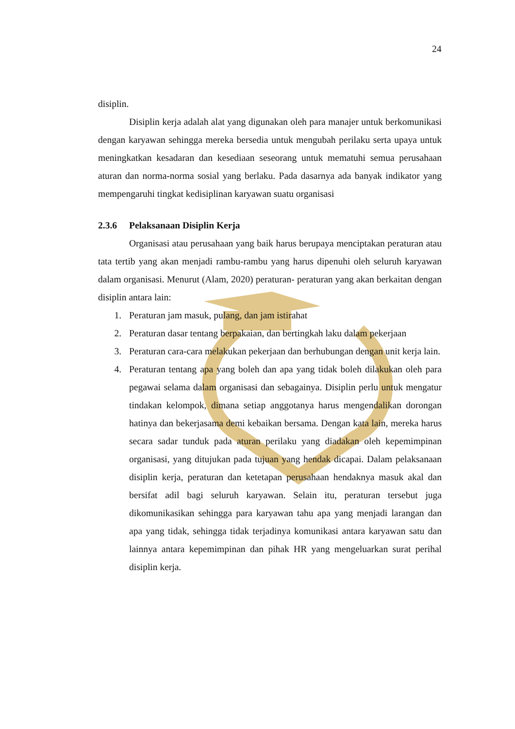24
disiplin.
Disiplin kerja adalah alat yang digunakan oleh para manajer untuk berkomunikasi dengan karyawan sehingga mereka bersedia untuk mengubah perilaku serta upaya untuk meningkatkan kesadaran dan kesediaan seseorang untuk mematuhi semua perusahaan aturan dan norma-norma sosial yang berlaku. Pada dasarnya ada banyak indikator yang mempengaruhi tingkat kedisiplinan karyawan suatu organisasi
2.3.6 Pelaksanaan Disiplin Kerja
Organisasi atau perusahaan yang baik harus berupaya menciptakan peraturan atau tata tertib yang akan menjadi rambu-rambu yang harus dipenuhi oleh seluruh karyawan dalam organisasi. Menurut (Alam, 2020) peraturan- peraturan yang akan berkaitan dengan disiplin antara lain:
1. Peraturan jam masuk, pulang, dan jam istirahat
2. Peraturan dasar tentang berpakaian, dan bertingkah laku dalam pekerjaan
3. Peraturan cara-cara melakukan pekerjaan dan berhubungan dengan unit kerja lain.
4. Peraturan tentang apa yang boleh dan apa yang tidak boleh dilakukan oleh para pegawai selama dalam organisasi dan sebagainya. Disiplin perlu untuk mengatur tindakan kelompok, dimana setiap anggotanya harus mengendalikan dorongan hatinya dan bekerjasama demi kebaikan bersama. Dengan kata lain, mereka harus secara sadar tunduk pada aturan perilaku yang diadakan oleh kepemimpinan organisasi, yang ditujukan pada tujuan yang hendak dicapai. Dalam pelaksanaan disiplin kerja, peraturan dan ketetapan perusahaan hendaknya masuk akal dan bersifat adil bagi seluruh karyawan. Selain itu, peraturan tersebut juga dikomunikasikan sehingga para karyawan tahu apa yang menjadi larangan dan apa yang tidak, sehingga tidak terjadinya komunikasi antara karyawan satu dan lainnya antara kepemimpinan dan pihak HR yang mengeluarkan surat perihal disiplin kerja.